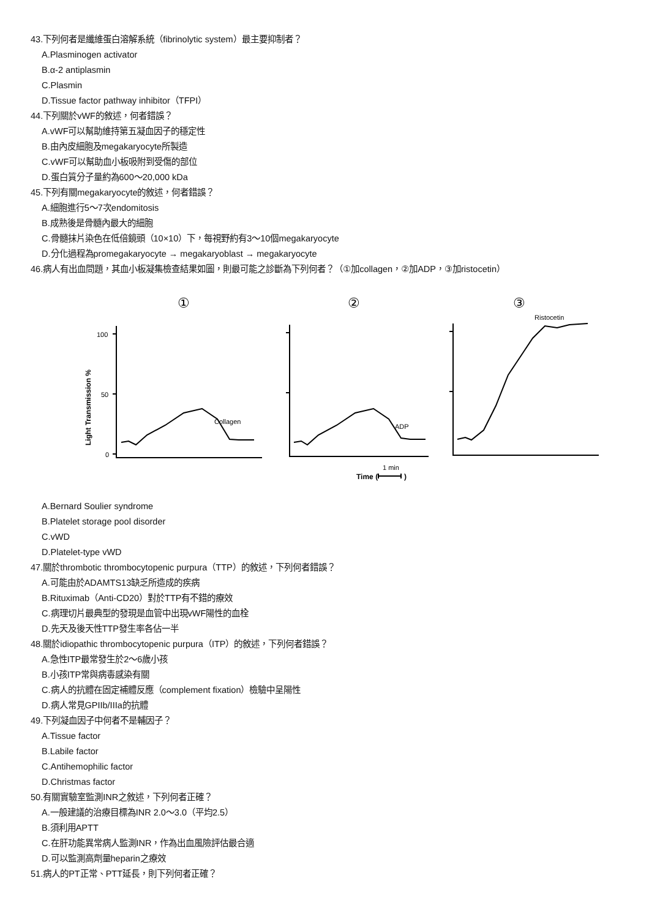43.下列何者是纖維蛋白溶解系統（fibrinolytic system）最主要抑制者？
A.Plasminogen activator
B.α-2 antiplasmin
C.Plasmin
D.Tissue factor pathway inhibitor（TFPI）
44.下列關於vWF的敘述，何者錯誤？
A.vWF可以幫助維持第五凝血因子的穩定性
B.由內皮細胞及megakaryocyte所製造
C.vWF可以幫助血小板吸附到受傷的部位
D.蛋白質分子量約為600～20,000 kDa
45.下列有關megakaryocyte的敘述，何者錯誤？
A.細胞進行5～7次endomitosis
B.成熟後是骨髓內最大的細胞
C.骨髓抹片染色在低倍鏡頭（10×10）下，每視野約有3～10個megakaryocyte
D.分化過程為promegakaryocyte → megakaryoblast → megakaryocyte
46.病人有出血問題，其血小板凝集檢查結果如圖，則最可能之診斷為下列何者？（①加collagen，②加ADP，③加ristocetin）
①
②
③
Light Transmission %
100
50
0
Collagen
ADP
Ristocetin
Time (
1 min
)
A.Bernard Soulier syndrome
B.Platelet storage pool disorder
C.vWD
D.Platelet-type vWD
47.關於thrombotic thrombocytopenic purpura（TTP）的敘述，下列何者錯誤？
A.可能由於ADAMTS13缺乏所造成的疾病
B.Rituximab（Anti-CD20）對於TTP有不錯的療效
C.病理切片最典型的發現是血管中出現vWF陽性的血栓
D.先天及後天性TTP發生率各佔一半
48.關於idiopathic thrombocytopenic purpura（ITP）的敘述，下列何者錯誤？
A.急性ITP最常發生於2～6歲小孩
B.小孩ITP常與病毒感染有關
C.病人的抗體在固定補體反應（complement fixation）檢驗中呈陽性
D.病人常見GPIIb/IIIa的抗體
49.下列凝血因子中何者不是輔因子？
A.Tissue factor
B.Labile factor
C.Antihemophilic factor
D.Christmas factor
50.有關實驗室監測INR之敘述，下列何者正確？
A.一般建議的治療目標為INR 2.0～3.0（平均2.5）
B.須利用APTT
C.在肝功能異常病人監測INR，作為出血風險評估最合適
D.可以監測高劑量heparin之療效
51.病人的PT正常、PTT延長，則下列何者正確？